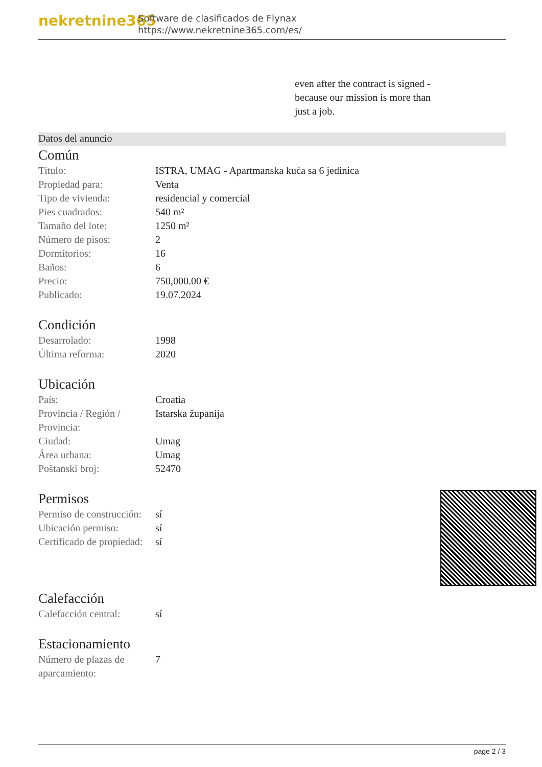nekretnine365
Software de clasificados de Flynax
https://www.nekretnine365.com/es/
even after the contract is signed - because our mission is more than just a job.
Datos del anuncio
Común
| Título: | ISTRA, UMAG - Apartmanska kuća sa 6 jedinica |
| Propiedad para: | Venta |
| Tipo de vivienda: | residencial y comercial |
| Pies cuadrados: | 540 m² |
| Tamaño del lote: | 1250 m² |
| Número de pisos: | 2 |
| Dormitorios: | 16 |
| Baños: | 6 |
| Precio: | 750,000.00 € |
| Publicado: | 19.07.2024 |
Condición
| Desarrolado: | 1998 |
| Última reforma: | 2020 |
Ubicación
| País: | Croatia |
| Provincia / Región / Provincia: | Istarska županija |
| Ciudad: | Umag |
| Área urbana: | Umag |
| Poštanski broj: | 52470 |
Permisos
| Permiso de construcción: | sí |
| Ubicación permiso: | sí |
| Certificado de propiedad: | sí |
Calefacción
| Calefacción central: | sí |
Estacionamiento
| Número de plazas de aparcamiento: | 7 |
page 2 / 3